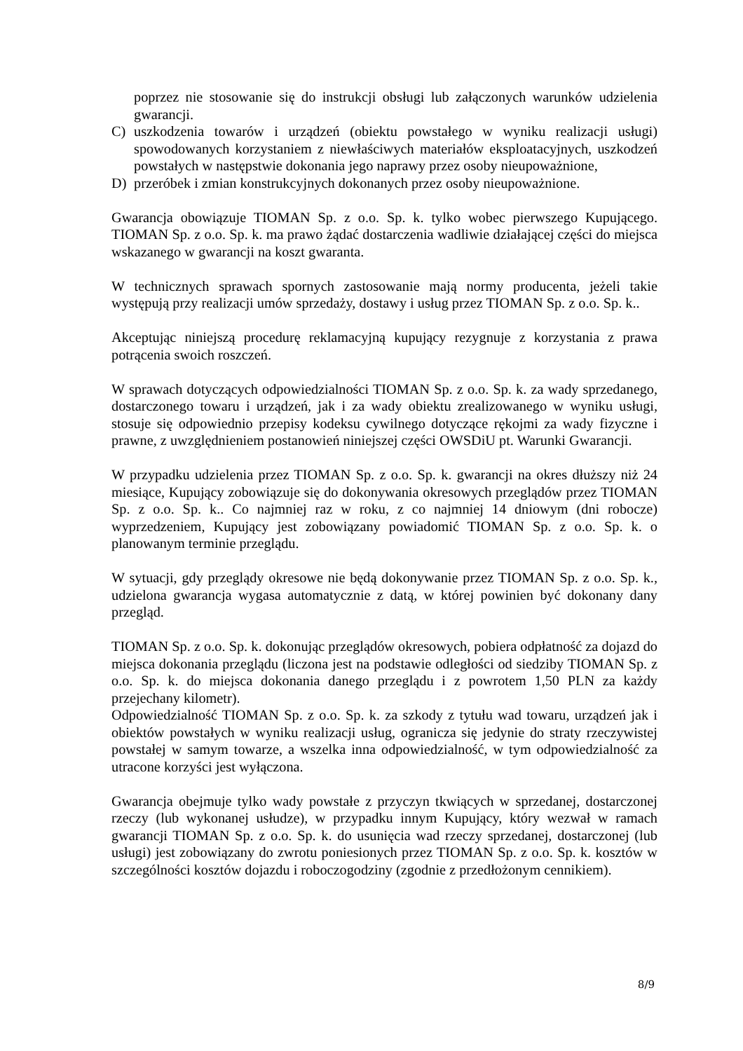poprzez nie stosowanie się do instrukcji obsługi lub załączonych warunków udzielenia gwarancji.
C) uszkodzenia towarów i urządzeń (obiektu powstałego w wyniku realizacji usługi) spowodowanych korzystaniem z niewłaściwych materiałów eksploatacyjnych, uszkodzeń powstałych w następstwie dokonania jego naprawy przez osoby nieupoważnione,
D) przeróbek i zmian konstrukcyjnych dokonanych przez osoby nieupoważnione.
Gwarancja obowiązuje TIOMAN Sp. z o.o. Sp. k. tylko wobec pierwszego Kupującego. TIOMAN Sp. z o.o. Sp. k. ma prawo żądać dostarczenia wadliwie działającej części do miejsca wskazanego w gwarancji na koszt gwaranta.
W technicznych sprawach spornych zastosowanie mają normy producenta, jeżeli takie występują przy realizacji umów sprzedaży, dostawy i usług przez TIOMAN Sp. z o.o. Sp. k..
Akceptując niniejszą procedurę reklamacyjną kupujący rezygnuje z korzystania z prawa potrącenia swoich roszczeń.
W sprawach dotyczących odpowiedzialności TIOMAN Sp. z o.o. Sp. k. za wady sprzedanego, dostarczonego towaru i urządzeń, jak i za wady obiektu zrealizowanego w wyniku usługi, stosuje się odpowiednio przepisy kodeksu cywilnego dotyczące rękojmi za wady fizyczne i prawne, z uwzględnieniem postanowień niniejszej części OWSDiU pt. Warunki Gwarancji.
W przypadku udzielenia przez TIOMAN Sp. z o.o. Sp. k. gwarancji na okres dłuższy niż 24 miesiące, Kupujący zobowiązuje się do dokonywania okresowych przeglądów przez TIOMAN Sp. z o.o. Sp. k.. Co najmniej raz w roku, z co najmniej 14 dniowym (dni robocze) wyprzedzeniem, Kupujący jest zobowiązany powiadomić TIOMAN Sp. z o.o. Sp. k. o planowanym terminie przeglądu.
W sytuacji, gdy przeglądy okresowe nie będą dokonywanie przez TIOMAN Sp. z o.o. Sp. k., udzielona gwarancja wygasa automatycznie z datą, w której powinien być dokonany dany przegląd.
TIOMAN Sp. z o.o. Sp. k. dokonując przeglądów okresowych, pobiera odpłatność za dojazd do miejsca dokonania przeglądu (liczona jest na podstawie odległości od siedziby TIOMAN Sp. z o.o. Sp. k. do miejsca dokonania danego przeglądu i z powrotem 1,50 PLN za każdy przejechany kilometr).
Odpowiedzialność TIOMAN Sp. z o.o. Sp. k. za szkody z tytułu wad towaru, urządzeń jak i obiektów powstałych w wyniku realizacji usług, ogranicza się jedynie do straty rzeczywistej powstałej w samym towarze, a wszelka inna odpowiedzialność, w tym odpowiedzialność za utracone korzyści jest wyłączona.
Gwarancja obejmuje tylko wady powstałe z przyczyn tkwiących w sprzedanej, dostarczonej rzeczy (lub wykonanej usłudze), w przypadku innym Kupujący, który wezwał w ramach gwarancji TIOMAN Sp. z o.o. Sp. k. do usunięcia wad rzeczy sprzedanej, dostarczonej (lub usługi) jest zobowiązany do zwrotu poniesionych przez TIOMAN Sp. z o.o. Sp. k. kosztów w szczególności kosztów dojazdu i roboczogodziny (zgodnie z przedłożonym cennikiem).
8/9